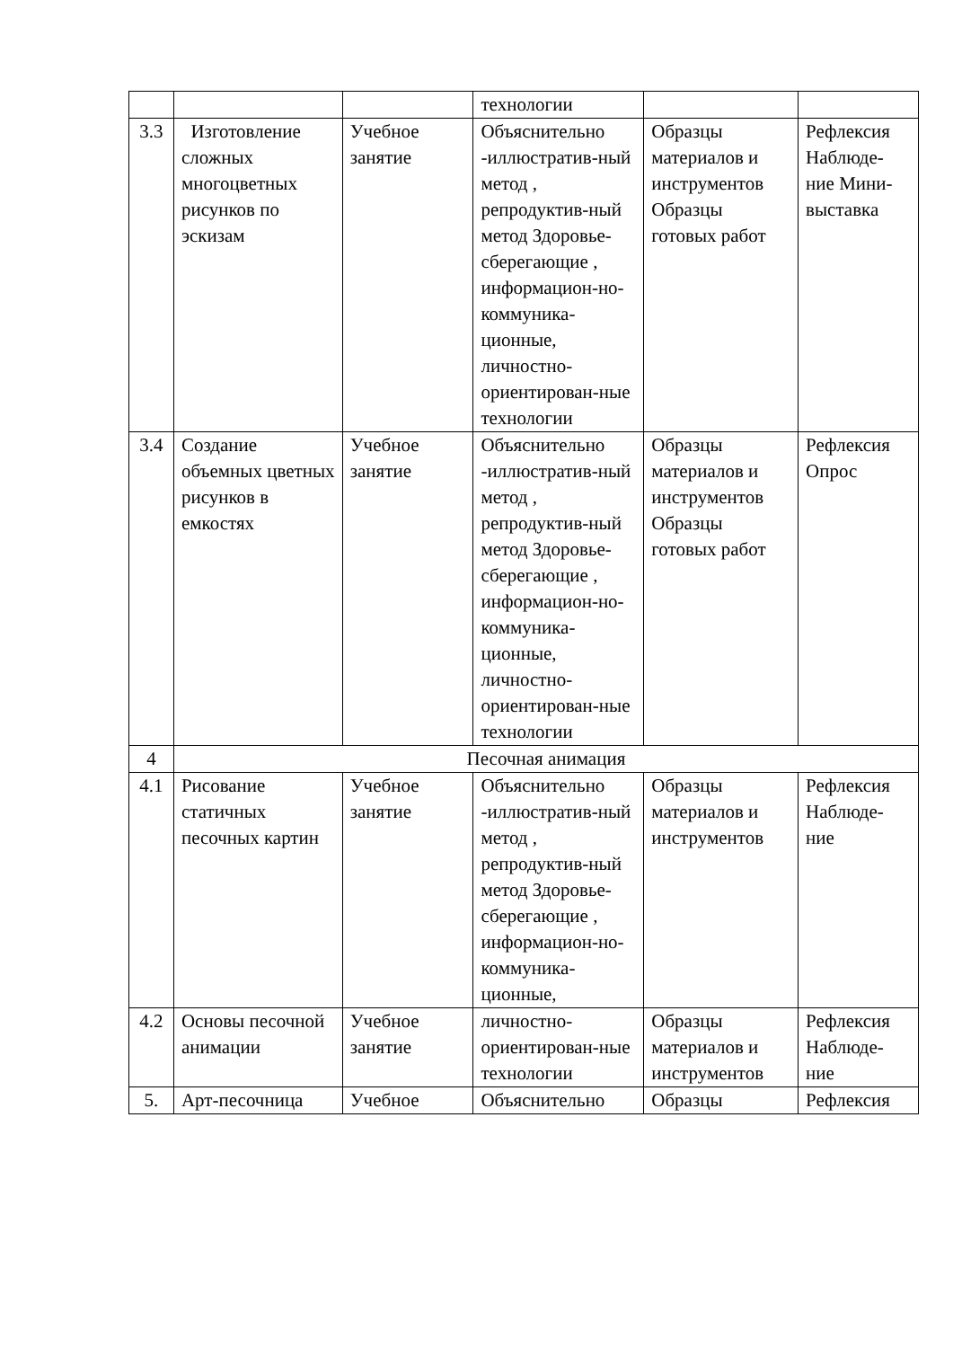| | | | технологии | | |
| 3.3 | Изготовление сложных многоцветных рисунков по эскизам | Учебное занятие | Объяснительно -иллюстратив-ный метод , репродуктив-ный метод Здоровье-сберегающие , информацион-но-коммуника-ционные, личностно-ориентирован-ные технологии | Образцы материалов и инструментов Образцы готовых работ | Рефлексия Наблюде-ние Мини-выставка |
| 3.4 | Создание объемных цветных рисунков в емкостях | Учебное занятие | Объяснительно -иллюстратив-ный метод , репродуктив-ный метод Здоровье-сберегающие , информацион-но-коммуника-ционные, личностно-ориентирован-ные технологии | Образцы материалов и инструментов Образцы готовых работ | Рефлексия Опрос |
| 4 | Песочная анимация | | | | |
| 4.1 | Рисование статичных песочных картин | Учебное занятие | Объяснительно -иллюстратив-ный метод , репродуктив-ный метод Здоровье-сберегающие , информацион-но-коммуника-ционные, | Образцы материалов и инструментов | Рефлексия Наблюде-ние |
| 4.2 | Основы песочной анимации | Учебное занятие | личностно-ориентирован-ные технологии | Образцы материалов и инструментов | Рефлексия Наблюде-ние |
| 5. | Арт-песочница | Учебное | Объяснительно | Образцы | Рефлексия |